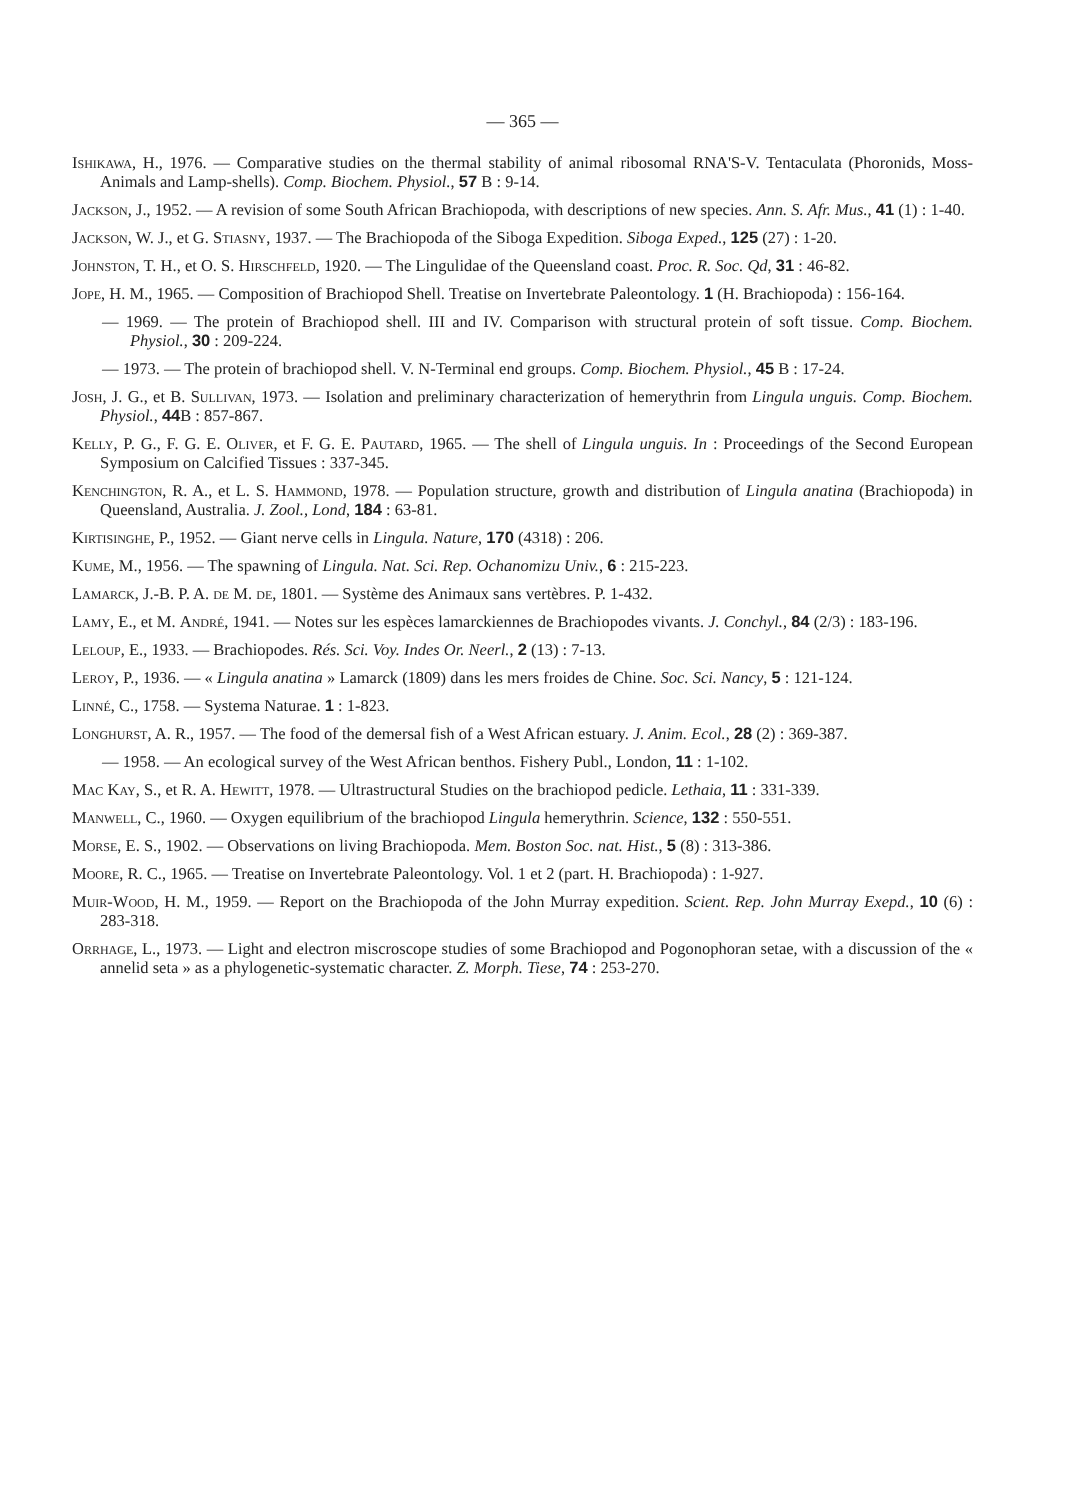— 365 —
Ishikawa, H., 1976. — Comparative studies on the thermal stability of animal ribosomal RNA'S-V. Tentaculata (Phoronids, Moss-Animals and Lamp-shells). Comp. Biochem. Physiol., 57 B : 9-14.
Jackson, J., 1952. — A revision of some South African Brachiopoda, with descriptions of new species. Ann. S. Afr. Mus., 41 (1) : 1-40.
Jackson, W. J., et G. Stiasny, 1937. — The Brachiopoda of the Siboga Expedition. Siboga Exped., 125 (27) : 1-20.
Johnston, T. H., et O. S. Hirschfeld, 1920. — The Lingulidae of the Queensland coast. Proc. R. Soc. Qd, 31 : 46-82.
Jope, H. M., 1965. — Composition of Brachiopod Shell. Treatise on Invertebrate Paleontology. 1 (H. Brachiopoda) : 156-164.
— 1969. — The protein of Brachiopod shell. III and IV. Comparison with structural protein of soft tissue. Comp. Biochem. Physiol., 30 : 209-224.
— 1973. — The protein of brachiopod shell. V. N-Terminal end groups. Comp. Biochem. Physiol., 45 B : 17-24.
Josh, J. G., et B. Sullivan, 1973. — Isolation and preliminary characterization of hemerythrin from Lingula unguis. Comp. Biochem. Physiol., 44 B : 857-867.
Kelly, P. G., F. G. E. Oliver, et F. G. E. Pautard, 1965. — The shell of Lingula unguis. In : Proceedings of the Second European Symposium on Calcified Tissues : 337-345.
Kenchington, R. A., et L. S. Hammond, 1978. — Population structure, growth and distribution of Lingula anatina (Brachiopoda) in Queensland, Australia. J. Zool., Lond, 184 : 63-81.
Kirtisinghe, P., 1952. — Giant nerve cells in Lingula. Nature, 170 (4318) : 206.
Kume, M., 1956. — The spawning of Lingula. Nat. Sci. Rep. Ochanomizu Univ., 6 : 215-223.
Lamarck, J.-B. P. A. de M. de, 1801. — Système des Animaux sans vertèbres. P. 1-432.
Lamy, E., et M. André, 1941. — Notes sur les espèces lamarckiennes de Brachiopodes vivants. J. Conchyl., 84 (2/3) : 183-196.
Leloup, E., 1933. — Brachiopodes. Rés. Sci. Voy. Indes Or. Neerl., 2 (13) : 7-13.
Leroy, P., 1936. — « Lingula anatina » Lamarck (1809) dans les mers froides de Chine. Soc. Sci. Nancy, 5 : 121-124.
Linné, C., 1758. — Systema Naturae. 1 : 1-823.
Longhurst, A. R., 1957. — The food of the demersal fish of a West African estuary. J. Anim. Ecol., 28 (2) : 369-387.
— 1958. — An ecological survey of the West African benthos. Fishery Publ., London, 11 : 1-102.
Mac Kay, S., et R. A. Hewitt, 1978. — Ultrastructural Studies on the brachiopod pedicle. Lethaia, 11 : 331-339.
Manwell, C., 1960. — Oxygen equilibrium of the brachiopod Lingula hemerythrin. Science, 132 : 550-551.
Morse, E. S., 1902. — Observations on living Brachiopoda. Mem. Boston Soc. nat. Hist., 5 (8) : 313-386.
Moore, R. C., 1965. — Treatise on Invertebrate Paleontology. Vol. 1 et 2 (part. H. Brachiopoda) : 1-927.
Muir-Wood, H. M., 1959. — Report on the Brachiopoda of the John Murray expedition. Scient. Rep. John Murray Exepd., 10 (6) : 283-318.
Orrhage, L., 1973. — Light and electron miscroscope studies of some Brachiopod and Pogonophoran setae, with a discussion of the « annelid seta » as a phylogenetic-systematic character. Z. Morph. Tiese, 74 : 253-270.